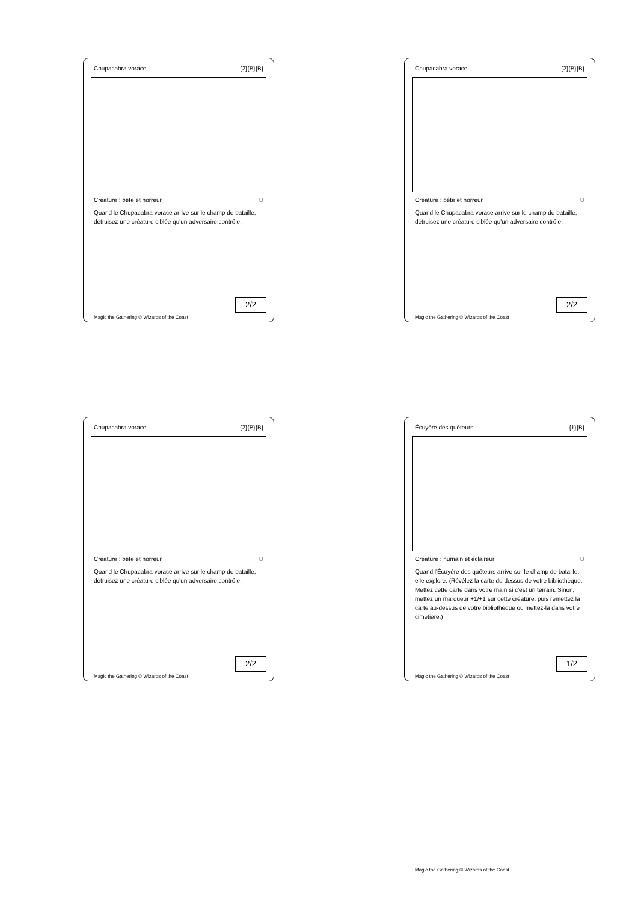Chupacabra vorace {2}{B}{B}
Créature : bête et horreur U
Quand le Chupacabra vorace arrive sur le champ de bataille, détruisez une créature ciblée qu'un adversaire contrôle.
2/2
Magic the Gathering © Wizards of the Coast
Chupacabra vorace {2}{B}{B}
Créature : bête et horreur U
Quand le Chupacabra vorace arrive sur le champ de bataille, détruisez une créature ciblée qu'un adversaire contrôle.
2/2
Magic the Gathering © Wizards of the Coast
Chupacabra vorace {2}{B}{B}
Créature : bête et horreur U
Quand le Chupacabra vorace arrive sur le champ de bataille, détruisez une créature ciblée qu'un adversaire contrôle.
2/2
Magic the Gathering © Wizards of the Coast
Écuyère des quêteurs {1}{B}
Créature : humain et éclaireur U
Quand l'Écuyère des quêteurs arrive sur le champ de bataille, elle explore. (Révélez la carte du dessus de votre bibliothèque. Mettez cette carte dans votre main si c'est un terrain. Sinon, mettez un marqueur +1/+1 sur cette créature, puis remettez la carte au-dessus de votre bibliothèque ou mettez-la dans votre cimetière.)
1/2
Magic the Gathering © Wizards of the Coast
Magic the Gathering © Wizards of the Coast